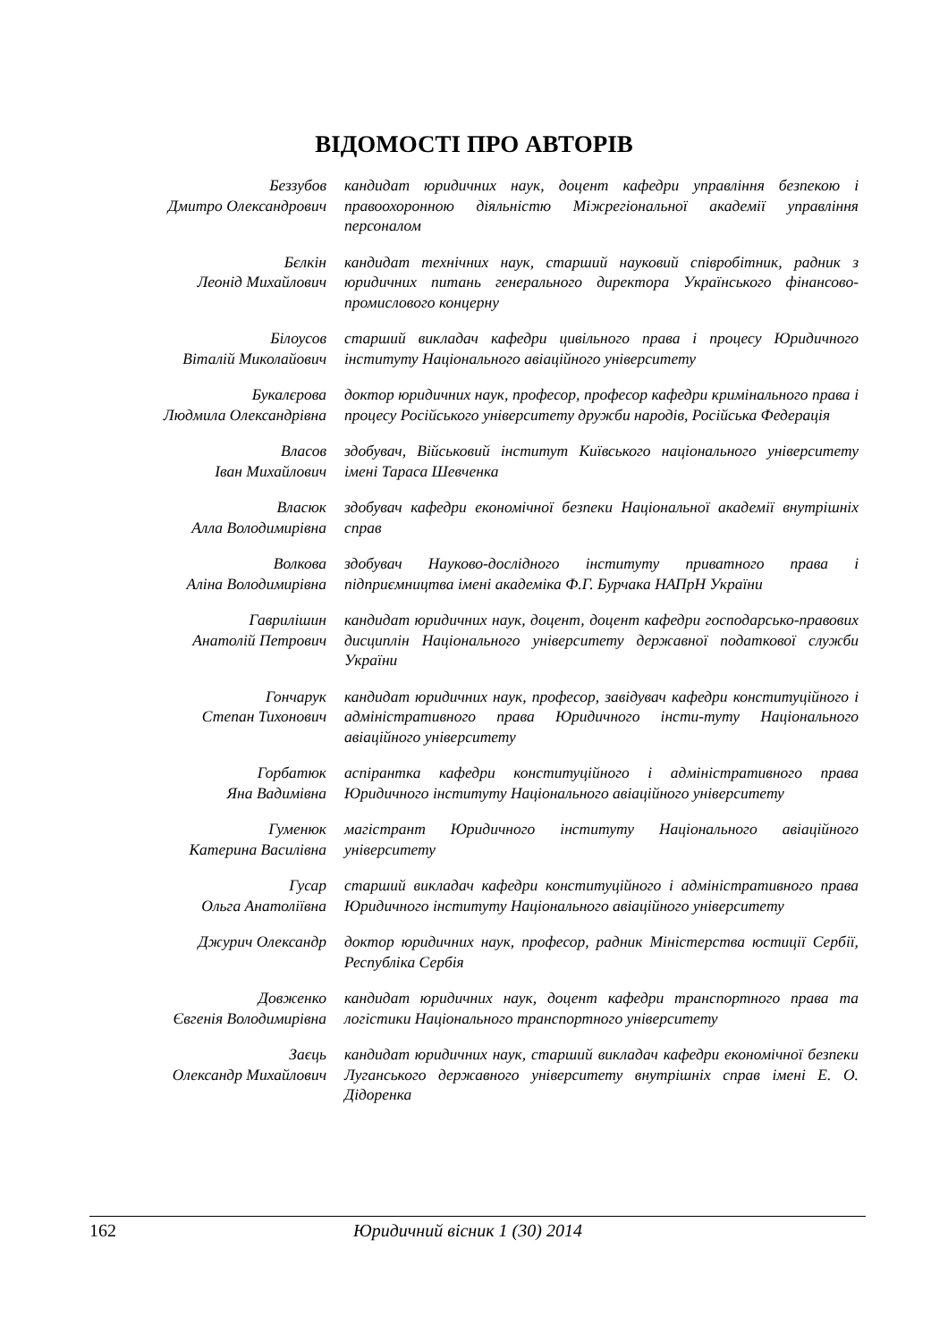ВІДОМОСТІ ПРО АВТОРІВ
| Беззубов Дмитро Олександрович | кандидат юридичних наук, доцент кафедри управління безпекою і правоохоронною діяльністю Міжрегіональної академії управління персоналом |
| Бєлкін Леонід Михайлович | кандидат технічних наук, старший науковий співробітник, радник з юридичних питань генерального директора Українського фінансово-промислового концерну |
| Білоусов Віталій Миколайович | старший викладач кафедри цивільного права і процесу Юридичного інституту Національного авіаційного університету |
| Букалєрова Людмила Олександрівна | доктор юридичних наук, професор, професор кафедри кримінального права і процесу Російського університету дружби народів, Російська Федерація |
| Власов Іван Михайлович | здобувач, Військовий інститут Київського національного університету імені Тараса Шевченка |
| Власюк Алла Володимирівна | здобувач кафедри економічної безпеки Національної академії внутрішніх справ |
| Волкова Аліна Володимирівна | здобувач Науково-дослідного інституту приватного права і підприємництва імені академіка Ф.Г. Бурчака НАПрН України |
| Гаврилішин Анатолій Петрович | кандидат юридичних наук, доцент, доцент кафедри господарсько-правових дисциплін Національного університету державної податкової служби України |
| Гончарук Степан Тихонович | кандидат юридичних наук, професор, завідувач кафедри конституційного і адміністративного права Юридичного інсти-туту Національного авіаційного університету |
| Горбатюк Яна Вадимівна | аспірантка кафедри конституційного і адміністративного права Юридичного інституту Національного авіаційного університету |
| Гуменюк Катерина Василівна | магістрант Юридичного інституту Національного авіаційного університету |
| Гусар Ольга Анатоліївна | старший викладач кафедри конституційного і адміністративного права Юридичного інституту Національного авіаційного університету |
| Джурич Олександр | доктор юридичних наук, професор, радник Міністерства юстиції Сербії, Республіка Сербія |
| Довженко Євгенія Володимирівна | кандидат юридичних наук, доцент кафедри транспортного права та логістики Національного транспортного університету |
| Заєць Олександр Михайлович | кандидат юридичних наук, старший викладач кафедри економічної безпеки Луганського державного університету внутрішніх справ імені Е. О. Дідоренка |
162 Юридичний вісник 1 (30) 2014